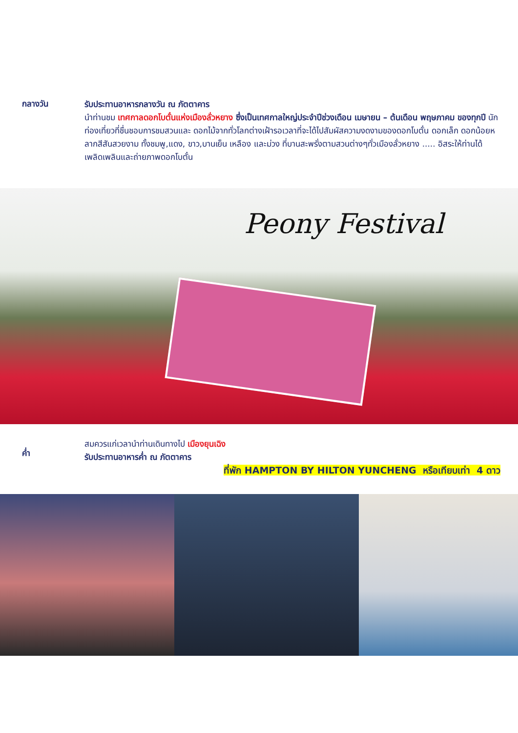กลางวัน
รับประทานอาหารกลางวัน ณ ภัตตาคาร
นำท่านชม เทศกาลดอกโบตั๋นแห่งเมืองลั่วหยาง ซึ่งเป็นเทศกาลใหญ่ประจำปีช่วงเดือน เมษายน – ต้นเดือน พฤษภาคม ของทุกปี นักท่องเที่ยวที่ชื่นชอบการชมสวนและ ดอกไม้จากทั่วโลกต่างเฝ้ารอเวลาที่จะได้ไปสัมผัสความงดงามของดอกโบตั๋น ดอกเล็ก ดอกน้อยหลากสีสันสวยงาม ทั้งชมพู,แดง, ขาว,บานเย็น เหลือง และม่วง ที่บานสะพรั่งตามสวนต่างๆทั่วเมืองลั่วหยาง ..... อิสระให้ท่านได้เพลิดเพลินและถ่ายภาพดอกโบตั๋น
Peony Festival
ค่ำ
สมควรแก่เวลานำท่านเดินทางไป เมืองยุนเฉิง
รับประทานอาหารค่ำ ณ ภัตตาคาร
ที่พัก HAMPTON BY HILTON YUNCHENG หรือเทียบเท่า 4 ดาว